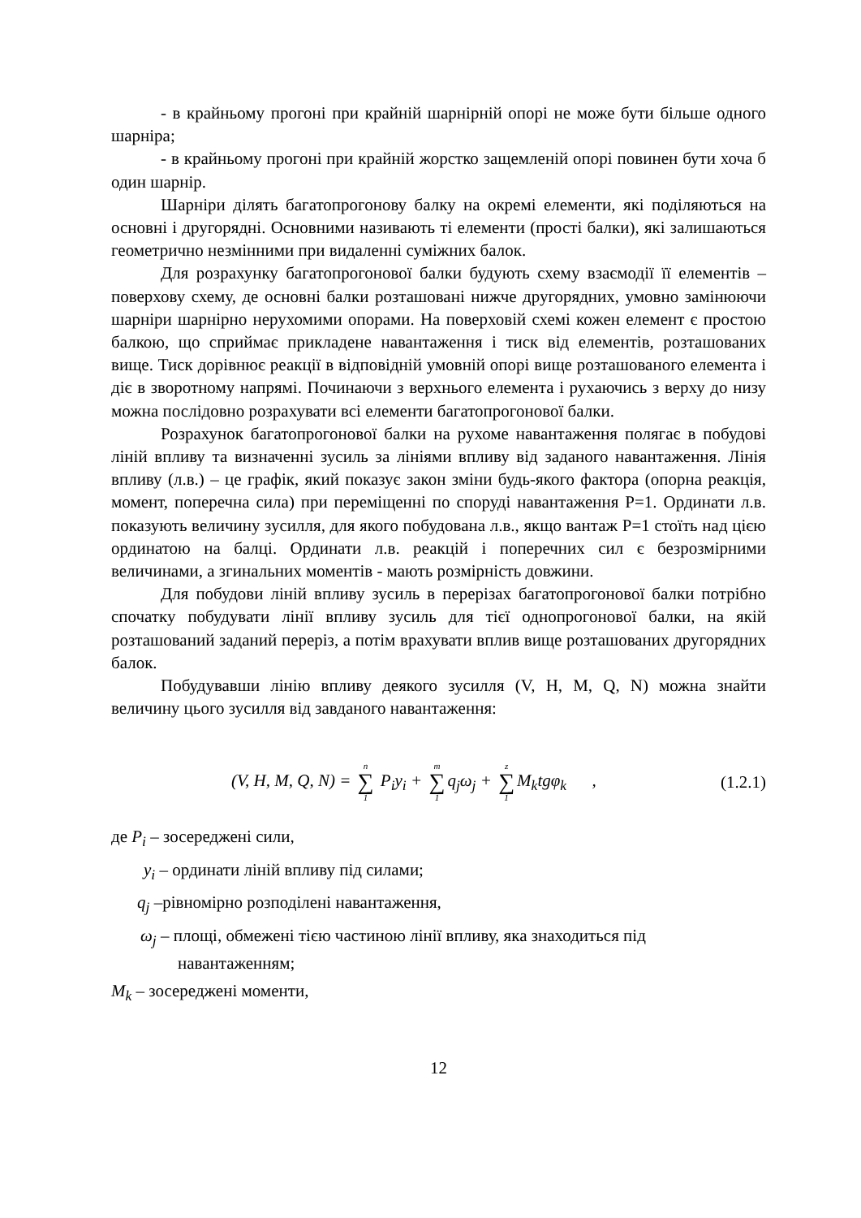- в крайньому прогоні при крайній шарнірній опорі не може бути більше одного шарніра;
- в крайньому прогоні при крайній жорстко защемленій опорі повинен бути хоча б один шарнір.
Шарніри ділять багатопрогонову балку на окремі елементи, які поділяються на основні і другорядні. Основними називають ті елементи (прості балки), які залишаються геометрично незмінними при видаленні суміжних балок.
Для розрахунку багатопрогонової балки будують схему взаємодії її елементів – поверхову схему, де основні балки розташовані нижче другорядних, умовно замінюючи шарніри шарнірно нерухомими опорами. На поверховій схемі кожен елемент є простою балкою, що сприймає прикладене навантаження і тиск від елементів, розташованих вище. Тиск дорівнює реакції в відповідній умовній опорі вище розташованого елемента і діє в зворотному напрямі. Починаючи з верхнього елемента і рухаючись з верху до низу можна послідовно розрахувати всі елементи багатопрогонової балки.
Розрахунок багатопрогонової балки на рухоме навантаження полягає в побудові ліній впливу та визначенні зусиль за лініями впливу від заданого навантаження. Лінія впливу (л.в.) – це графік, який показує закон зміни будь-якого фактора (опорна реакція, момент, поперечна сила) при переміщенні по споруді навантаження P=1. Ординати л.в. показують величину зусилля, для якого побудована л.в., якщо вантаж P=1 стоїть над цією ординатою на балці. Ординати л.в. реакцій і поперечних сил є безрозмірними величинами, а згинальних моментів - мають розмірність довжини.
Для побудови ліній впливу зусиль в перерізах багатопрогонової балки потрібно спочатку побудувати лінії впливу зусиль для тієї однопрогонової балки, на якій розташований заданий переріз, а потім врахувати вплив вище розташованих другорядних балок.
Побудувавши лінію впливу деякого зусилля (V, H, M, Q, N) можна знайти величину цього зусилля від завданого навантаження:
(V, H, M, Q, N) = n ∑ 1 P<sub>i</sub>y<sub>i</sub> + m ∑ 1 q<sub>j</sub>ω<sub>j</sub> + z ∑ 1 M<sub>k</sub>tgφ<sub>k</sub> , (1.2.1)
де P<sub>i</sub> – зосереджені сили,
y<sub>i</sub> – ординати ліній впливу під силами;
q<sub>j</sub> –рівномірно розподілені навантаження,
ω<sub>j</sub> – площі, обмежені тією частиною лінії впливу, яка знаходиться під
навантаженням;
M<sub>k</sub> – зосереджені моменти,
12